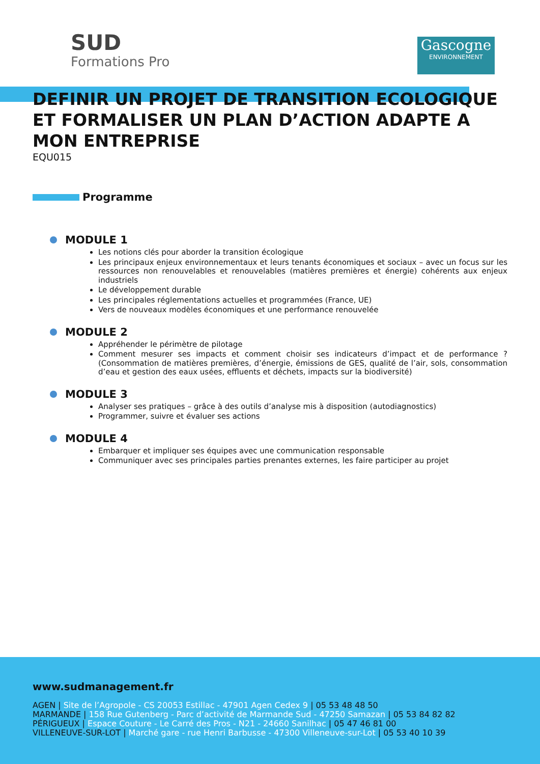SUD
Formations Pro
Gascogne
ENVIRONNEMENT
DEFINIR UN PROJET DE TRANSITION ECOLOGIQUE ET FORMALISER UN PLAN D’ACTION ADAPTE A MON ENTREPRISE
EQU015
Programme
MODULE 1
Les notions clés pour aborder la transition écologique
Les principaux enjeux environnementaux et leurs tenants économiques et sociaux – avec un focus sur les ressources non renouvelables et renouvelables (matières premières et énergie) cohérents aux enjeux industriels
Le développement durable
Les principales réglementations actuelles et programmées (France, UE)
Vers de nouveaux modèles économiques et une performance renouvelée
MODULE 2
Appréhender le périmètre de pilotage
Comment mesurer ses impacts et comment choisir ses indicateurs d’impact et de performance ? (Consommation de matières premières, d’énergie, émissions de GES, qualité de l’air, sols, consommation d’eau et gestion des eaux usées, effluents et déchets, impacts sur la biodiversité)
MODULE 3
Analyser ses pratiques – grâce à des outils d’analyse mis à disposition (autodiagnostics)
Programmer, suivre et évaluer ses actions
MODULE 4
Embarquer et impliquer ses équipes avec une communication responsable
Communiquer avec ses principales parties prenantes externes, les faire participer au projet
www.sudmanagement.fr
AGEN | Site de l’Agropole - CS 20053 Estillac - 47901 Agen Cedex 9 | 05 53 48 48 50
MARMANDE | 158 Rue Gutenberg - Parc d’activité de Marmande Sud - 47250 Samazan | 05 53 84 82 82
PÉRIGUEUX | Espace Couture - Le Carré des Pros - N21 - 24660 Sanilhac | 05 47 46 81 00
VILLENEUVE-SUR-LOT | Marché gare - rue Henri Barbusse - 47300 Villeneuve-sur-Lot | 05 53 40 10 39